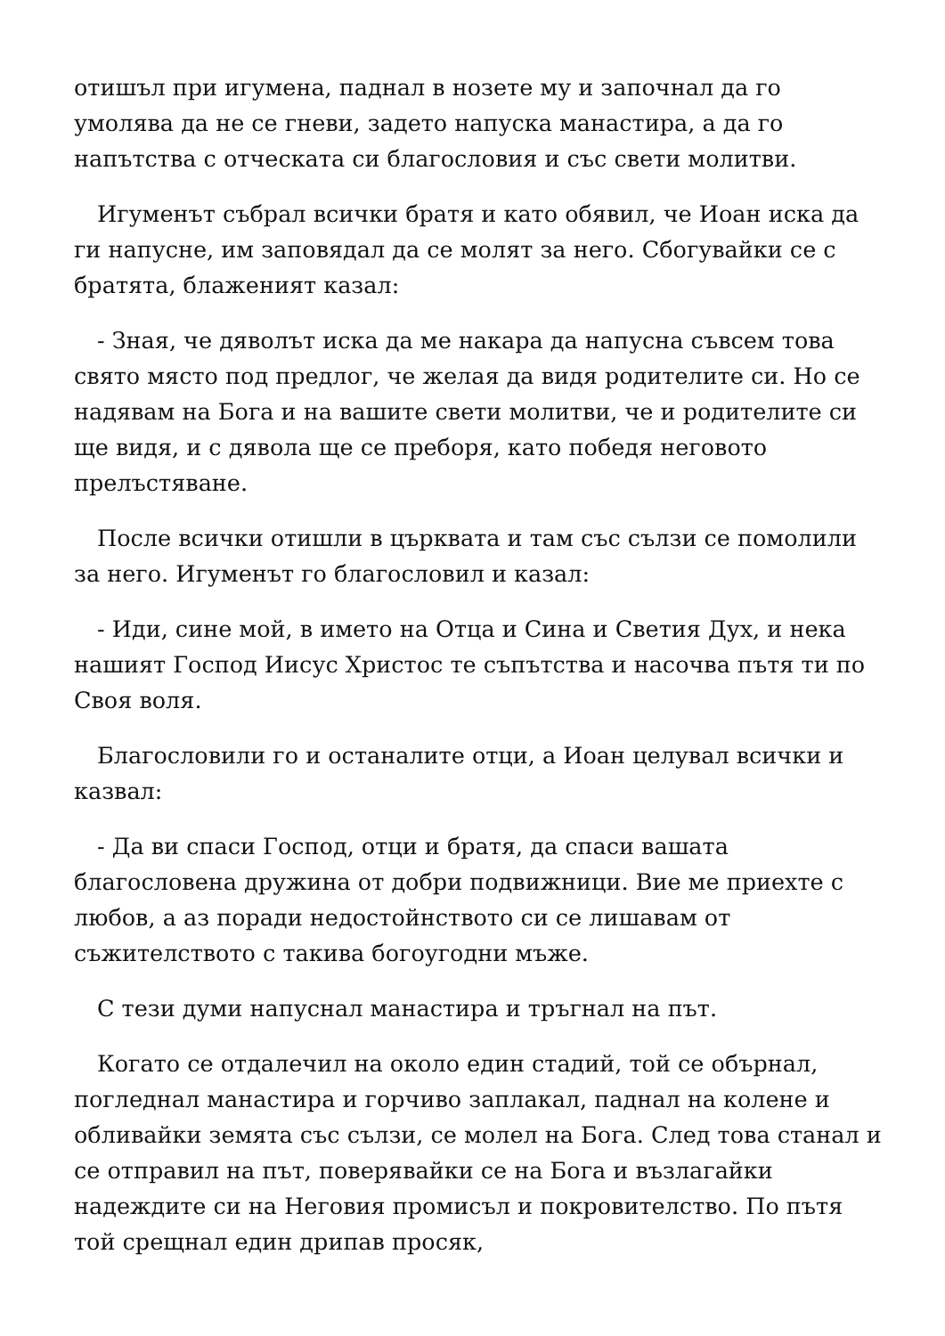отишъл при игумена, паднал в нозете му и започнал да го умолява да не се гневи, задето напуска манастира, а да го напътства с отческата си благословия и със свети молитви.
Игуменът събрал всички братя и като обявил, че Иоан иска да ги напусне, им заповядал да се молят за него. Сбогувайки се с братята, блаженият казал:
- Зная, че дяволът иска да ме накара да напусна съвсем това свято място под предлог, че желая да видя родителите си. Но се надявам на Бога и на вашите свети молитви, че и родителите си ще видя, и с дявола ще се преборя, като победя неговото прелъстяване.
После всички отишли в църквата и там със сълзи се помолили за него. Игуменът го благословил и казал:
- Иди, сине мой, в името на Отца и Сина и Светия Дух, и нека нашият Господ Иисус Христос те съпътства и насочва пътя ти по Своя воля.
Благословили го и останалите отци, а Иоан целувал всички и казвал:
- Да ви спаси Господ, отци и братя, да спаси вашата благословена дружина от добри подвижници. Вие ме приехте с любов, а аз поради недостойнството си се лишавам от съжителството с такива богоугодни мъже.
С тези думи напуснал манастира и тръгнал на път.
Когато се отдалечил на около един стадий, той се обърнал, погледнал манастира и горчиво заплакал, паднал на колене и обливайки земята със сълзи, се молел на Бога. След това станал и се отправил на път, поверявайки се на Бога и възлагайки надеждите си на Неговия промисъл и покровителство. По пътя той срещнал един дрипав просяк,